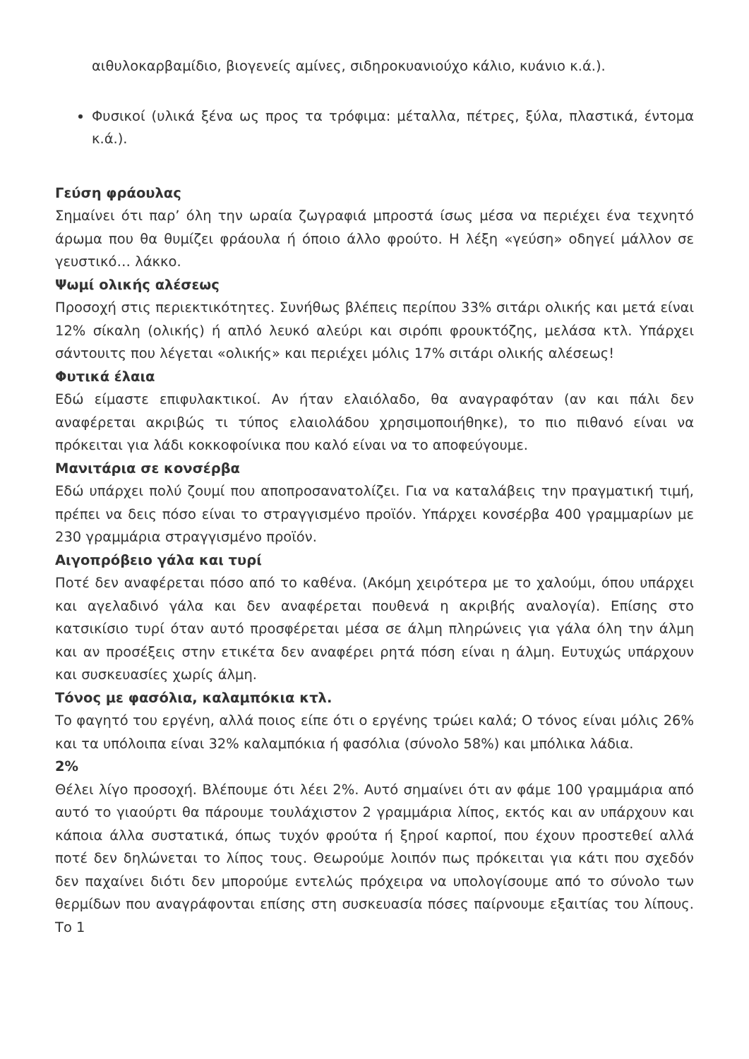αιθυλοκαρβαμίδιο, βιογενείς αμίνες, σιδηροκυανιούχο κάλιο, κυάνιο κ.ά.).
Φυσικοί (υλικά ξένα ως προς τα τρόφιμα: μέταλλα, πέτρες, ξύλα, πλαστικά, έντομα κ.ά.).
Γεύση φράουλας
Σημαίνει ότι παρ’ όλη την ωραία ζωγραφιά μπροστά ίσως μέσα να περιέχει ένα τεχνητό άρωμα που θα θυμίζει φράουλα ή όποιο άλλο φρούτο. Η λέξη «γεύση» οδηγεί μάλλον σε γευστικό… λάκκο.
Ψωμί ολικής αλέσεως
Προσοχή στις περιεκτικότητες. Συνήθως βλέπεις περίπου 33% σιτάρι ολικής και μετά είναι 12% σίκαλη (ολικής) ή απλό λευκό αλεύρι και σιρόπι φρουκτόζης, μελάσα κτλ. Υπάρχει σάντουιτς που λέγεται «ολικής» και περιέχει μόλις 17% σιτάρι ολικής αλέσεως!
Φυτικά έλαια
Εδώ είμαστε επιφυλακτικοί. Αν ήταν ελαιόλαδο, θα αναγραφόταν (αν και πάλι δεν αναφέρεται ακριβώς τι τύπος ελαιολάδου χρησιμοποιήθηκε), το πιο πιθανό είναι να πρόκειται για λάδι κοκκοφοίνικα που καλό είναι να το αποφεύγουμε.
Μανιτάρια σε κονσέρβα
Εδώ υπάρχει πολύ ζουμί που αποπροσανατολίζει. Για να καταλάβεις την πραγματική τιμή, πρέπει να δεις πόσο είναι το στραγγισμένο προϊόν. Υπάρχει κονσέρβα 400 γραμμαρίων με 230 γραμμάρια στραγγισμένο προϊόν.
Αιγοπρόβειο γάλα και τυρί
Ποτέ δεν αναφέρεται πόσο από το καθένα. (Ακόμη χειρότερα με το χαλούμι, όπου υπάρχει και αγελαδινό γάλα και δεν αναφέρεται πουθενά η ακριβής αναλογία). Επίσης στο κατσικίσιο τυρί όταν αυτό προσφέρεται μέσα σε άλμη πληρώνεις για γάλα όλη την άλμη και αν προσέξεις στην ετικέτα δεν αναφέρει ρητά πόση είναι η άλμη. Ευτυχώς υπάρχουν και συσκευασίες χωρίς άλμη.
Τόνος με φασόλια, καλαμπόκια κτλ.
Το φαγητό του εργένη, αλλά ποιος είπε ότι ο εργένης τρώει καλά; Ο τόνος είναι μόλις 26% και τα υπόλοιπα είναι 32% καλαμπόκια ή φασόλια (σύνολο 58%) και μπόλικα λάδια.
2%
Θέλει λίγο προσοχή. Βλέπουμε ότι λέει 2%. Αυτό σημαίνει ότι αν φάμε 100 γραμμάρια από αυτό το γιαούρτι θα πάρουμε τουλάχιστον 2 γραμμάρια λίπος, εκτός και αν υπάρχουν και κάποια άλλα συστατικά, όπως τυχόν φρούτα ή ξηροί καρποί, που έχουν προστεθεί αλλά ποτέ δεν δηλώνεται το λίπος τους. Θεωρούμε λοιπόν πως πρόκειται για κάτι που σχεδόν δεν παχαίνει διότι δεν μπορούμε εντελώς πρόχειρα να υπολογίσουμε από το σύνολο των θερμίδων που αναγράφονται επίσης στη συσκευασία πόσες παίρνουμε εξαιτίας του λίπους. Το 1